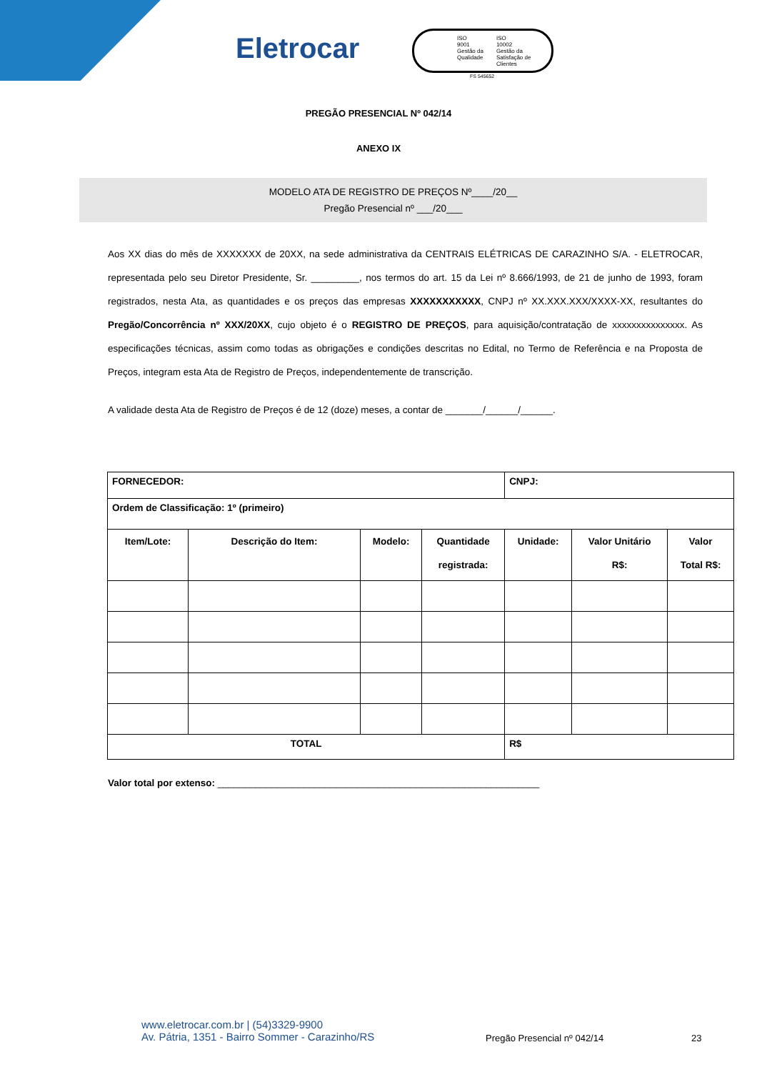Eletrocar
ISO
9001
Gestão da
Qualidade
ISO
10002
Gestão da
Satisfação de
Clientes
FS 545652
PREGÃO PRESENCIAL Nº 042/14
ANEXO IX
MODELO ATA DE REGISTRO DE PREÇOS Nº____/20__
Pregão Presencial nº ___/20___
Aos XX dias do mês de XXXXXXX de 20XX, na sede administrativa da CENTRAIS ELÉTRICAS DE CARAZINHO S/A. - ELETROCAR, representada pelo seu Diretor Presidente, Sr. _________, nos termos do art. 15 da Lei nº 8.666/1993, de 21 de junho de 1993, foram registrados, nesta Ata, as quantidades e os preços das empresas XXXXXXXXXXX, CNPJ nº XX.XXX.XXX/XXXX-XX, resultantes do Pregão/Concorrência nº XXX/20XX, cujo objeto é o REGISTRO DE PREÇOS, para aquisição/contratação de xxxxxxxxxxxxxxx. As especificações técnicas, assim como todas as obrigações e condições descritas no Edital, no Termo de Referência e na Proposta de Preços, integram esta Ata de Registro de Preços, independentemente de transcrição.
A validade desta Ata de Registro de Preços é de 12 (doze) meses, a contar de _______/______/______.
| FORNECEDOR: | | | | CNPJ: | | |
| Ordem de Classificação: 1º (primeiro) | | | | | | |
| Item/Lote: | Descrição do Item: | Modelo: | Quantidade registrada: | Unidade: | Valor Unitário R$: | Valor Total R$: |
| TOTAL | | | | R$ | | |
Valor total por extenso: ____________________________________________________________
www.eletrocar.com.br | (54)3329-9900
Av. Pátria, 1351 - Bairro Sommer - Carazinho/RS
Pregão Presencial nº 042/14 23